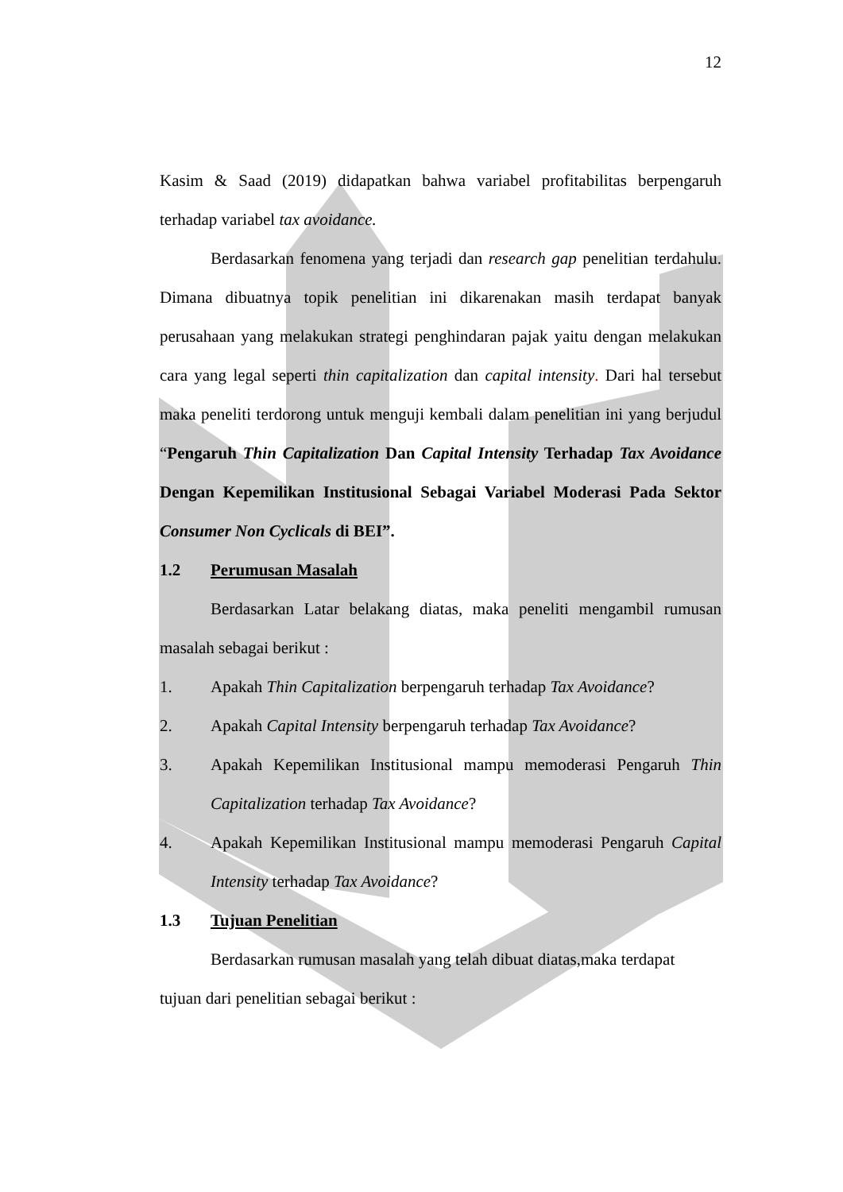12
Kasim & Saad (2019) didapatkan bahwa variabel profitabilitas berpengaruh terhadap variabel tax avoidance.
Berdasarkan fenomena yang terjadi dan research gap penelitian terdahulu. Dimana dibuatnya topik penelitian ini dikarenakan masih terdapat banyak perusahaan yang melakukan strategi penghindaran pajak yaitu dengan melakukan cara yang legal seperti thin capitalization dan capital intensity. Dari hal tersebut maka peneliti terdorong untuk menguji kembali dalam penelitian ini yang berjudul “Pengaruh Thin Capitalization Dan Capital Intensity Terhadap Tax Avoidance Dengan Kepemilikan Institusional Sebagai Variabel Moderasi Pada Sektor Consumer Non Cyclicals di BEI”.
1.2 Perumusan Masalah
Berdasarkan Latar belakang diatas, maka peneliti mengambil rumusan masalah sebagai berikut :
1. Apakah Thin Capitalization berpengaruh terhadap Tax Avoidance?
2. Apakah Capital Intensity berpengaruh terhadap Tax Avoidance?
3. Apakah Kepemilikan Institusional mampu memoderasi Pengaruh Thin Capitalization terhadap Tax Avoidance?
4. Apakah Kepemilikan Institusional mampu memoderasi Pengaruh Capital Intensity terhadap Tax Avoidance?
1.3 Tujuan Penelitian
Berdasarkan rumusan masalah yang telah dibuat diatas,maka terdapat
tujuan dari penelitian sebagai berikut :